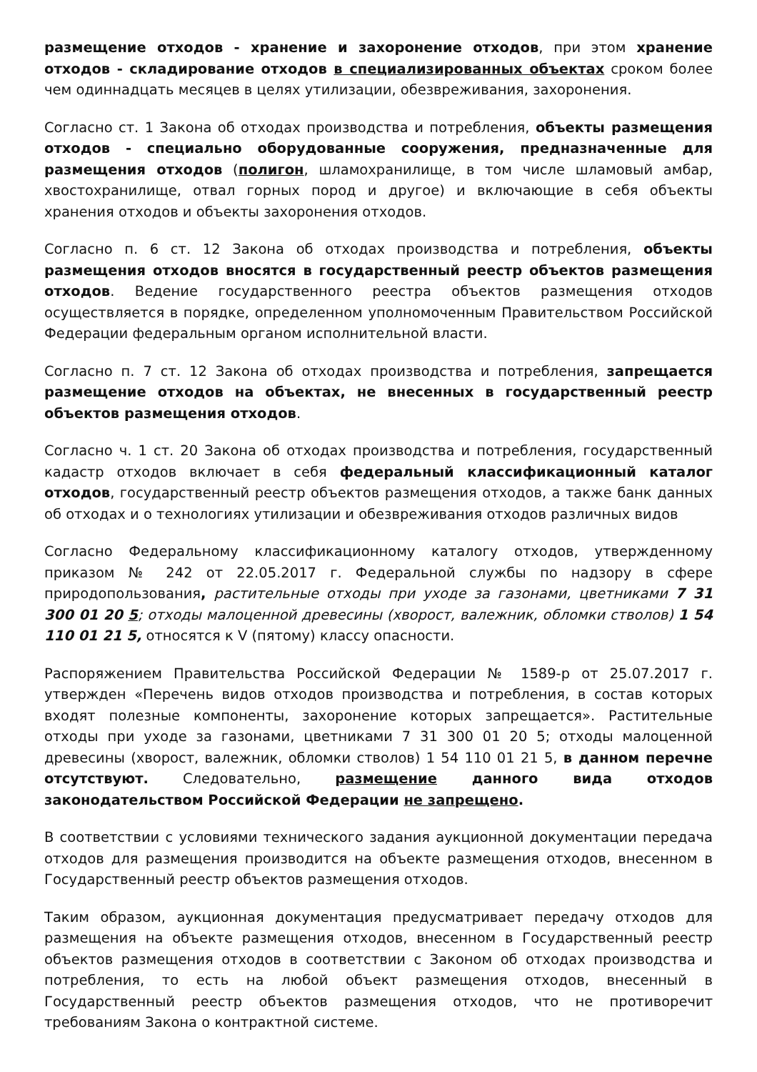размещение отходов - хранение и захоронение отходов, при этом хранение отходов - складирование отходов в специализированных объектах сроком более чем одиннадцать месяцев в целях утилизации, обезвреживания, захоронения.
Согласно ст. 1 Закона об отходах производства и потребления, объекты размещения отходов - специально оборудованные сооружения, предназначенные для размещения отходов (полигон, шламохранилище, в том числе шламовый амбар, хвостохранилище, отвал горных пород и другое) и включающие в себя объекты хранения отходов и объекты захоронения отходов.
Согласно п. 6 ст. 12 Закона об отходах производства и потребления, объекты размещения отходов вносятся в государственный реестр объектов размещения отходов. Ведение государственного реестра объектов размещения отходов осуществляется в порядке, определенном уполномоченным Правительством Российской Федерации федеральным органом исполнительной власти.
Согласно п. 7 ст. 12 Закона об отходах производства и потребления, запрещается размещение отходов на объектах, не внесенных в государственный реестр объектов размещения отходов.
Согласно ч. 1 ст. 20 Закона об отходах производства и потребления, государственный кадастр отходов включает в себя федеральный классификационный каталог отходов, государственный реестр объектов размещения отходов, а также банк данных об отходах и о технологиях утилизации и обезвреживания отходов различных видов
Согласно Федеральному классификационному каталогу отходов, утвержденному приказом № 242 от 22.05.2017 г. Федеральной службы по надзору в сфере природопользования, растительные отходы при уходе за газонами, цветниками 7 31 300 01 20 5; отходы малоценной древесины (хворост, валежник, обломки стволов) 1 54 110 01 21 5, относятся к V (пятому) классу опасности.
Распоряжением Правительства Российской Федерации № 1589-р от 25.07.2017 г. утвержден «Перечень видов отходов производства и потребления, в состав которых входят полезные компоненты, захоронение которых запрещается». Растительные отходы при уходе за газонами, цветниками 7 31 300 01 20 5; отходы малоценной древесины (хворост, валежник, обломки стволов) 1 54 110 01 21 5, в данном перечне отсутствуют. Следовательно, размещение данного вида отходов законодательством Российской Федерации не запрещено.
В соответствии с условиями технического задания аукционной документации передача отходов для размещения производится на объекте размещения отходов, внесенном в Государственный реестр объектов размещения отходов.
Таким образом, аукционная документация предусматривает передачу отходов для размещения на объекте размещения отходов, внесенном в Государственный реестр объектов размещения отходов в соответствии с Законом об отходах производства и потребления, то есть на любой объект размещения отходов, внесенный в Государственный реестр объектов размещения отходов, что не противоречит требованиям Закона о контрактной системе.